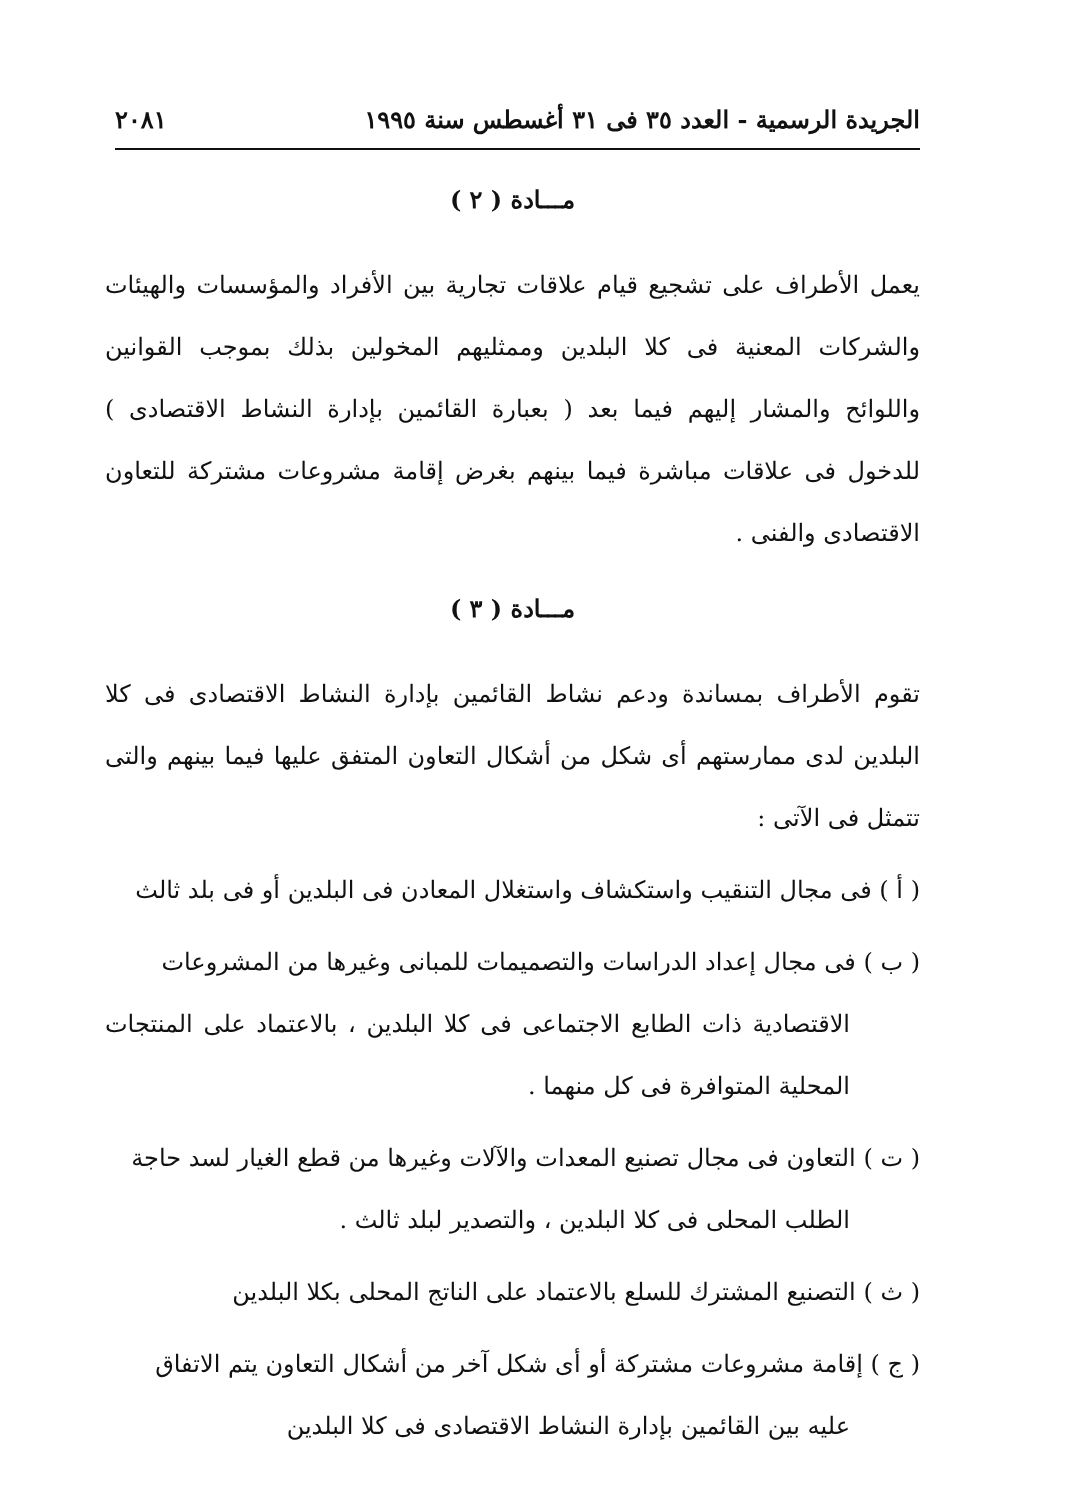الجريدة الرسمية - العدد ٣٥ فى ٣١ أغسطس سنة ١٩٩٥ ٢٠٨١
مـــادة ( ٢ )
يعمل الأطراف على تشجيع قيام علاقات تجارية بين الأفراد والمؤسسات والهيئات والشركات المعنية فى كلا البلدين وممثليهم المخولين بذلك بموجب القوانين واللوائح والمشار إليهم فيما بعد ( بعبارة القائمين بإدارة النشاط الاقتصادى ) للدخول فى علاقات مباشرة فيما بينهم بغرض إقامة مشروعات مشتركة للتعاون الاقتصادى والفنى .
مـــادة ( ٣ )
تقوم الأطراف بمساندة ودعم نشاط القائمين بإدارة النشاط الاقتصادى فى كلا البلدين لدى ممارستهم أى شكل من أشكال التعاون المتفق عليها فيما بينهم والتى تتمثل فى الآتى :
( أ ) فى مجال التنقيب واستكشاف واستغلال المعادن فى البلدين أو فى بلد ثالث
( ب ) فى مجال إعداد الدراسات والتصميمات للمبانى وغيرها من المشروعات
الاقتصادية ذات الطابع الاجتماعى فى كلا البلدين ، بالاعتماد على المنتجات المحلية المتوافرة فى كل منهما .
( ت ) التعاون فى مجال تصنيع المعدات والآلات وغيرها من قطع الغيار لسد حاجة
الطلب المحلى فى كلا البلدين ، والتصدير لبلد ثالث .
( ث ) التصنيع المشترك للسلع بالاعتماد على الناتج المحلى بكلا البلدين
( ج ) إقامة مشروعات مشتركة أو أى شكل آخر من أشكال التعاون يتم الاتفاق
عليه بين القائمين بإدارة النشاط الاقتصادى فى كلا البلدين